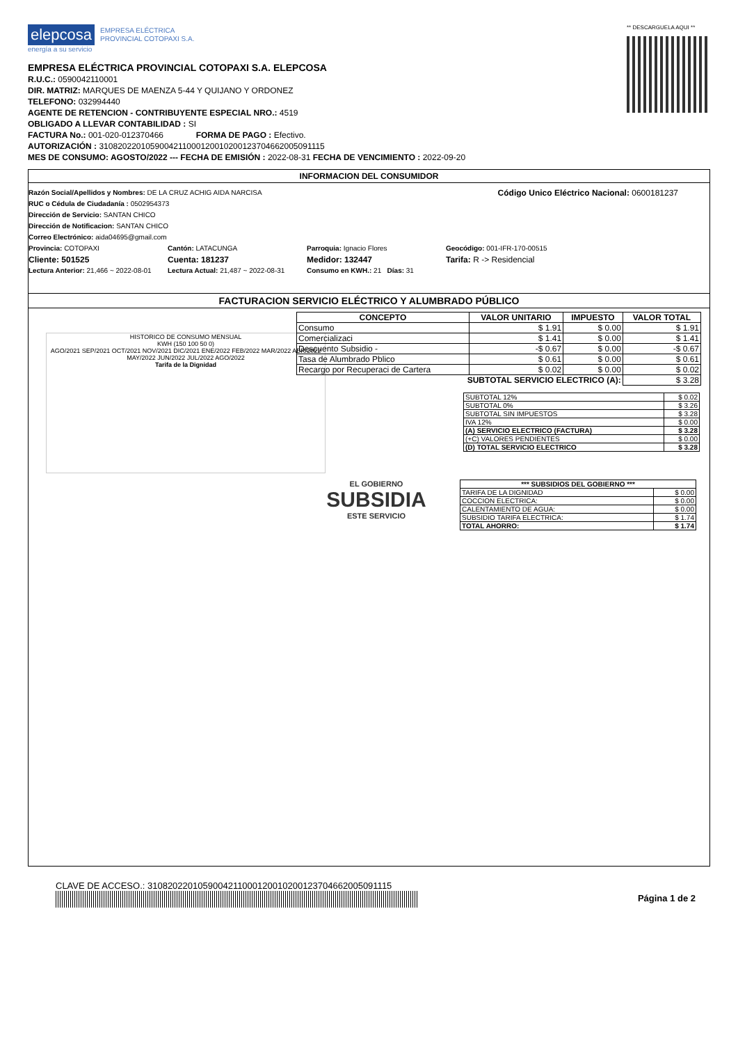elepcosa EMPRESA ELÉCTRICA
PROVINCIAL COTOPAXI S.A.
energía a su servicio
EMPRESA ELÉCTRICA PROVINCIAL COTOPAXI S.A. ELEPCOSA
R.U.C.: 0590042110001
DIR. MATRIZ: MARQUES DE MAENZA 5-44 Y QUIJANO Y ORDONEZ
TELEFONO: 032994440
AGENTE DE RETENCION - CONTRIBUYENTE ESPECIAL NRO.: 4519
OBLIGADO A LLEVAR CONTABILIDAD : SI
FACTURA No.: 001-020-012370466 FORMA DE PAGO : Efectivo.
AUTORIZACIÓN : 3108202201059004211000120010200123704662005091115
MES DE CONSUMO: AGOSTO/2022 --- FECHA DE EMISIÓN : 2022-08-31 FECHA DE VENCIMIENTO : 2022-09-20
** DESCARGUELA AQUI **
INFORMACION DEL CONSUMIDOR
Razón Social/Apellidos y Nombres: DE LA CRUZ ACHIG AIDA NARCISA Código Unico Eléctrico Nacional: 0600181237
RUC o Cédula de Ciudadanía : 0502954373
Dirección de Servicio: SANTAN CHICO
Dirección de Notificacion: SANTAN CHICO
Correo Electrónico: aida04695@gmail.com
Provincia: COTOPAXI Cantón: LATACUNGA Parroquia: Ignacio Flores Geocódigo: 001-IFR-170-00515
Cliente: 501525 Cuenta: 181237 Medidor: 132447 Tarifa: R -> Residencial
Lectura Anterior: 21,466 ~ 2022-08-01 Lectura Actual: 21,487 ~ 2022-08-31 Consumo en KWH.: 21 Días: 31
FACTURACION SERVICIO ELÉCTRICO Y ALUMBRADO PÚBLICO
HISTORICO DE CONSUMO MENSUAL
KWH (150 100 50 0)
AGO/2021 SEP/2021 OCT/2021 NOV/2021 DIC/2021 ENE/2022 FEB/2022 MAR/2022 ABR/2022 MAY/2022 JUN/2022 JUL/2022 AGO/2022
Tarifa de la Dignidad
| CONCEPTO | VALOR UNITARIO | IMPUESTO | VALOR TOTAL |
| --- | --- | --- | --- |
| Consumo | $ 1.91 | $ 0.00 | $ 1.91 |
| Comercializaci | $ 1.41 | $ 0.00 | $ 1.41 |
| Descuento Subsidio - | -$ 0.67 | $ 0.00 | -$ 0.67 |
| Tasa de Alumbrado Pblico | $ 0.61 | $ 0.00 | $ 0.61 |
| Recargo por Recuperaci de Cartera | $ 0.02 | $ 0.00 | $ 0.02 |
| SUBTOTAL SERVICIO ELECTRICO (A): | | | $ 3.28 |
| SUBTOTAL 12% | $ 0.02 |
| SUBTOTAL 0% | $ 3.26 |
| SUBTOTAL SIN IMPUESTOS | $ 3.28 |
| IVA 12% | $ 0.00 |
| (A) SERVICIO ELECTRICO (FACTURA) | $ 3.28 |
| (+C) VALORES PENDIENTES | $ 0.00 |
| (D) TOTAL SERVICIO ELECTRICO | $ 3.28 |
EL GOBIERNO
SUBSIDIA
ESTE SERVICIO
| *** SUBSIDIOS DEL GOBIERNO *** | |
| --- | --- |
| TARIFA DE LA DIGNIDAD | $ 0.00 |
| COCCION ELECTRICA: | $ 0.00 |
| CALENTAMIENTO DE AGUA: | $ 0.00 |
| SUBSIDIO TARIFA ELECTRICA: | $ 1.74 |
| TOTAL AHORRO: | $ 1.74 |
CLAVE DE ACCESO.: 3108202201059004211000120010200123704662005091115
Página 1 de 2